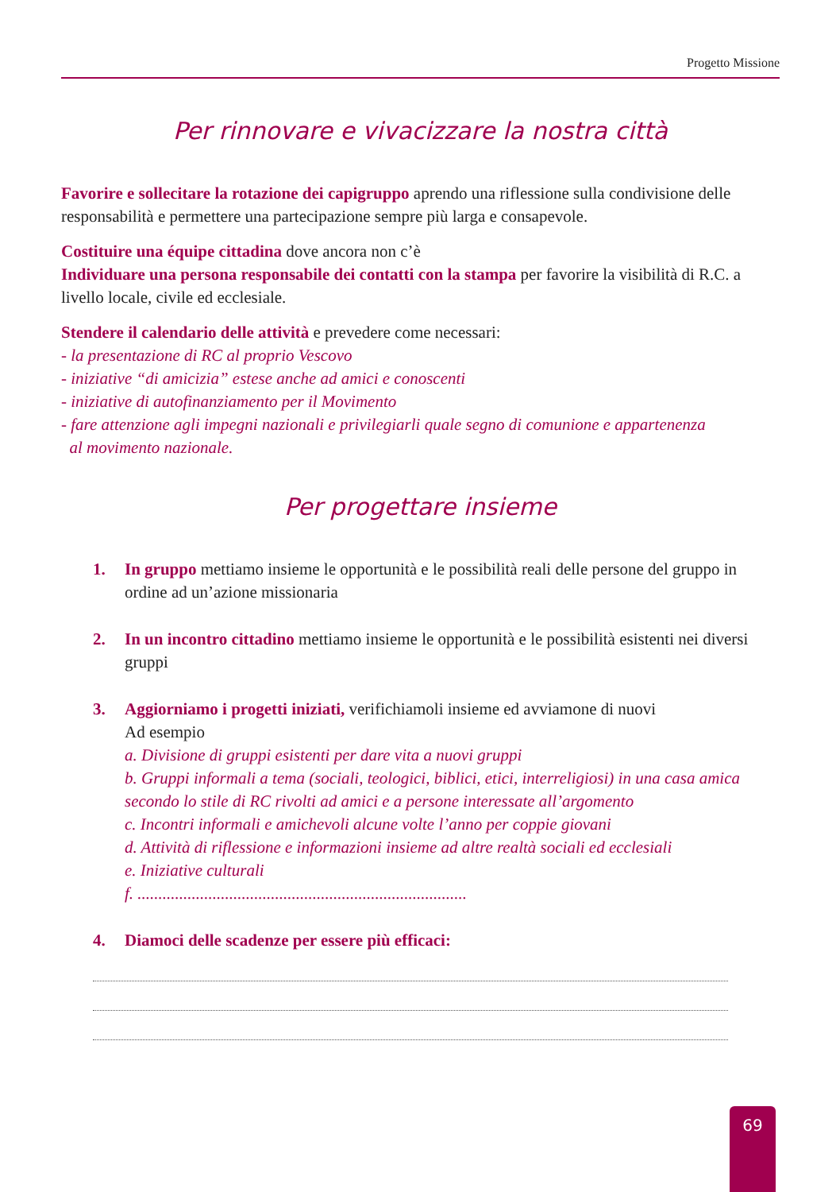Progetto Missione
Per rinnovare e vivacizzare la nostra città
Favorire e sollecitare la rotazione dei capigruppo aprendo una riflessione sulla condivisione delle responsabilità e permettere una partecipazione sempre più larga e consapevole.
Costituire una équipe cittadina dove ancora non c’è
Individuare una persona responsabile dei contatti con la stampa per favorire la visibilità di R.C. a livello locale, civile ed ecclesiale.
Stendere il calendario delle attività e prevedere come necessari:
- la presentazione di RC al proprio Vescovo
- iniziative “di amicizia” estese anche ad amici e conoscenti
- iniziative di autofinanziamento per il Movimento
- fare attenzione agli impegni nazionali e privilegiarli quale segno di comunione e appartenenza
al movimento nazionale.
Per progettare insieme
1. In gruppo mettiamo insieme le opportunità e le possibilità reali delle persone del gruppo in ordine ad un’azione missionaria
2. In un incontro cittadino mettiamo insieme le opportunità e le possibilità esistenti nei diversi gruppi
3. Aggiorniamo i progetti iniziati, verifichiamoli insieme ed avviamone di nuovi
Ad esempio
a. Divisione di gruppi esistenti per dare vita a nuovi gruppi
b. Gruppi informali a tema (sociali, teologici, biblici, etici, interreligiosi) in una casa amica secondo lo stile di RC rivolti ad amici e a persone interessate all’argomento
c. Incontri informali e amichevoli alcune volte l’anno per coppie giovani
d. Attività di riflessione e informazioni insieme ad altre realtà sociali ed ecclesiali
e. Iniziative culturali
f. ...............................................................................
4. Diamoci delle scadenze per essere più efficaci:
69